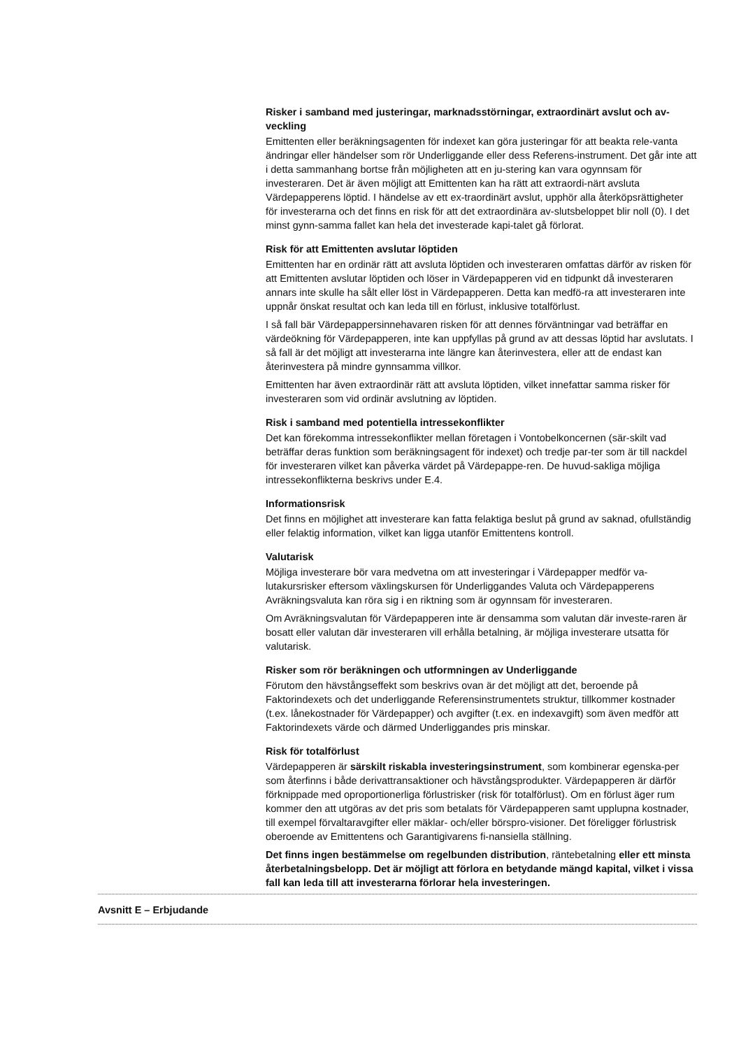Risker i samband med justeringar, marknadsstörningar, extraordinärt avslut och av-veckling
Emittenten eller beräkningsagenten för indexet kan göra justeringar för att beakta rele-vanta ändringar eller händelser som rör Underliggande eller dess Referens-instrument. Det går inte att i detta sammanhang bortse från möjligheten att en ju-stering kan vara ogynnsam för investeraren. Det är även möjligt att Emittenten kan ha rätt att extraordi-närt avsluta Värdepapperens löptid. I händelse av ett ex-traordinärt avslut, upphör alla återköpsrättigheter för investerarna och det finns en risk för att det extraordinära av-slutsbeloppet blir noll (0). I det minst gynn-samma fallet kan hela det investerade kapi-talet gå förlorat.
Risk för att Emittenten avslutar löptiden
Emittenten har en ordinär rätt att avsluta löptiden och investeraren omfattas därför av risken för att Emittenten avslutar löptiden och löser in Värdepapperen vid en tidpunkt då investeraren annars inte skulle ha sålt eller löst in Värdepapperen. Detta kan medfö-ra att investeraren inte uppnår önskat resultat och kan leda till en förlust, inklusive totalförlust.
I så fall bär Värdepappersinnehavaren risken för att dennes förväntningar vad beträffar en värdeökning för Värdepapperen, inte kan uppfyllas på grund av att dessas löptid har avslutats. I så fall är det möjligt att investerarna inte längre kan återinvestera, eller att de endast kan återinvestera på mindre gynnsamma villkor.
Emittenten har även extraordinär rätt att avsluta löptiden, vilket innefattar samma risker för investeraren som vid ordinär avslutning av löptiden.
Risk i samband med potentiella intressekonflikter
Det kan förekomma intressekonflikter mellan företagen i Vontobelkoncernen (sär-skilt vad beträffar deras funktion som beräkningsagent för indexet) och tredje par-ter som är till nackdel för investeraren vilket kan påverka värdet på Värdepappe-ren. De huvud-sakliga möjliga intressekonflikterna beskrivs under E.4.
Informationsrisk
Det finns en möjlighet att investerare kan fatta felaktiga beslut på grund av saknad, ofullständig eller felaktig information, vilket kan ligga utanför Emittentens kontroll.
Valutarisk
Möjliga investerare bör vara medvetna om att investeringar i Värdepapper medför va-lutakursrisker eftersom växlingskursen för Underliggandes Valuta och Värdepapperens Avräkningsvaluta kan röra sig i en riktning som är ogynnsam för investeraren.
Om Avräkningsvalutan för Värdepapperen inte är densamma som valutan där investe-raren är bosatt eller valutan där investeraren vill erhålla betalning, är möjliga investerare utsatta för valutarisk.
Risker som rör beräkningen och utformningen av Underliggande
Förutom den hävstångseffekt som beskrivs ovan är det möjligt att det, beroende på Faktorindexets och det underliggande Referensinstrumentets struktur, tillkommer kostnader (t.ex. lånekostnader för Värdepapper) och avgifter (t.ex. en indexavgift) som även medför att Faktorindexets värde och därmed Underliggandes pris minskar.
Risk för totalförlust
Värdepapperen är särskilt riskabla investeringsinstrument, som kombinerar egenska-per som återfinns i både derivattransaktioner och hävstångsprodukter. Värdepapperen är därför förknippade med oproportionerliga förlustrisker (risk för totalförlust). Om en förlust äger rum kommer den att utgöras av det pris som betalats för Värdepapperen samt upplupna kostnader, till exempel förvaltaravgifter eller mäklar- och/eller börspro-visioner. Det föreligger förlustrisk oberoende av Emittentens och Garantigivarens fi-nansiella ställning.
Det finns ingen bestämmelse om regelbunden distribution, räntebetalning eller ett minsta återbetalningsbelopp. Det är möjligt att förlora en betydande mängd kapital, vilket i vissa fall kan leda till att investerarna förlorar hela investeringen.
Avsnitt E – Erbjudande